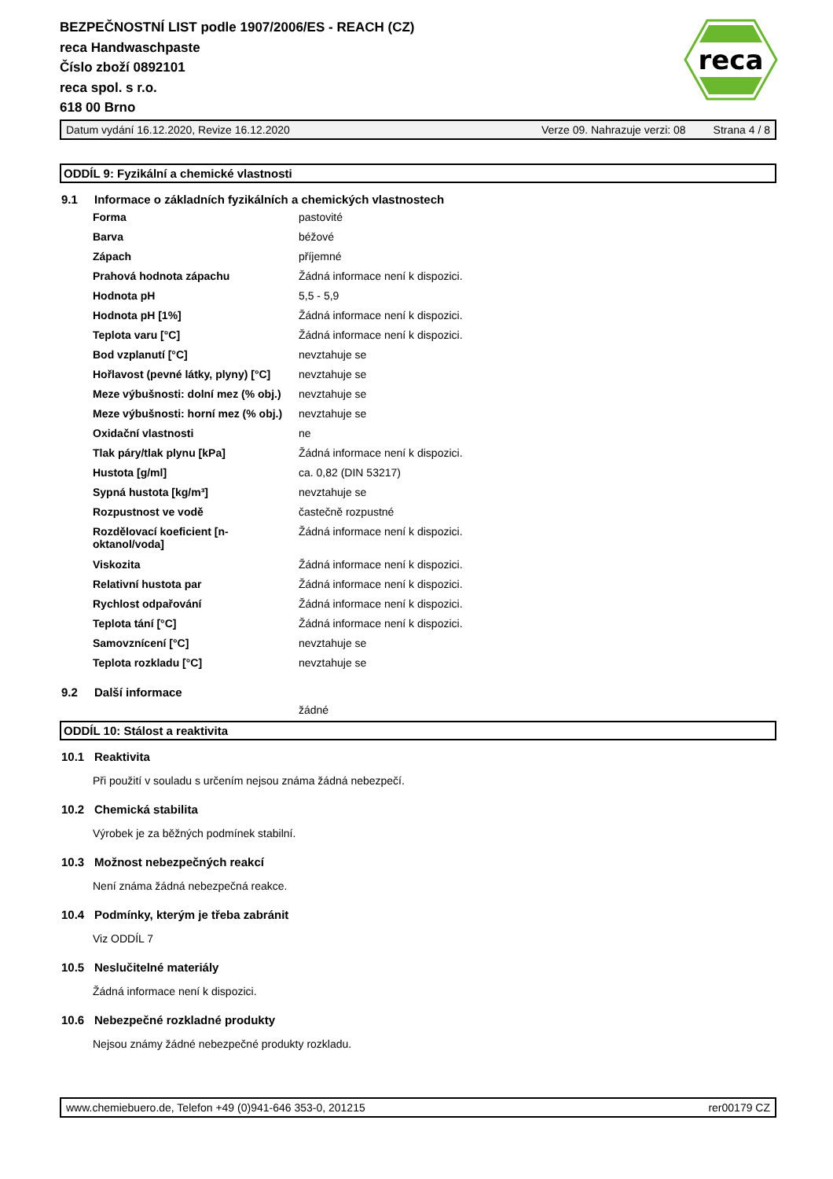reca
BEZPEČNOSTNÍ LIST podle 1907/2006/ES - REACH (CZ)
reca Handwaschpaste
Číslo zboží 0892101
reca spol. s r.o.
618 00 Brno
Datum vydání 16.12.2020, Revize 16.12.2020 Verze 09. Nahrazuje verzi: 08 Strana 4 / 8
ODDÍL 9: Fyzikální a chemické vlastnosti
9.1 Informace o základních fyzikálních a chemických vlastnostech
| Forma | pastovité |
| Barva | béžové |
| Zápach | příjemné |
| Prahová hodnota zápachu | Žádná informace není k dispozici. |
| Hodnota pH | 5,5 - 5,9 |
| Hodnota pH [1%] | Žádná informace není k dispozici. |
| Teplota varu [°C] | Žádná informace není k dispozici. |
| Bod vzplanutí [°C] | nevztahuje se |
| Hořlavost (pevné látky, plyny) [°C] | nevztahuje se |
| Meze výbušnosti: dolní mez (% obj.) | nevztahuje se |
| Meze výbušnosti: horní mez (% obj.) | nevztahuje se |
| Oxidační vlastnosti | ne |
| Tlak páry/tlak plynu [kPa] | Žádná informace není k dispozici. |
| Hustota [g/ml] | ca. 0,82 (DIN 53217) |
| Sypná hustota [kg/m³] | nevztahuje se |
| Rozpustnost ve vodě | častečně rozpustné |
| Rozdělovací koeficient [n- oktanol/voda] | Žádná informace není k dispozici. |
| Viskozita | Žádná informace není k dispozici. |
| Relativní hustota par | Žádná informace není k dispozici. |
| Rychlost odpařování | Žádná informace není k dispozici. |
| Teplota tání [°C] | Žádná informace není k dispozici. |
| Samovznícení [°C] | nevztahuje se |
| Teplota rozkladu [°C] | nevztahuje se |
9.2 Další informace
žádné
ODDÍL 10: Stálost a reaktivita
10.1 Reaktivita
Při použití v souladu s určením nejsou známa žádná nebezpečí.
10.2 Chemická stabilita
Výrobek je za běžných podmínek stabilní.
10.3 Možnost nebezpečných reakcí
Není známa žádná nebezpečná reakce.
10.4 Podmínky, kterým je třeba zabránit
Viz ODDÍL 7
10.5 Neslučitelné materiály
Žádná informace není k dispozici.
10.6 Nebezpečné rozkladné produkty
Nejsou známy žádné nebezpečné produkty rozkladu.
www.chemiebuero.de, Telefon +49 (0)941-646 353-0, 201215 rer00179 CZ